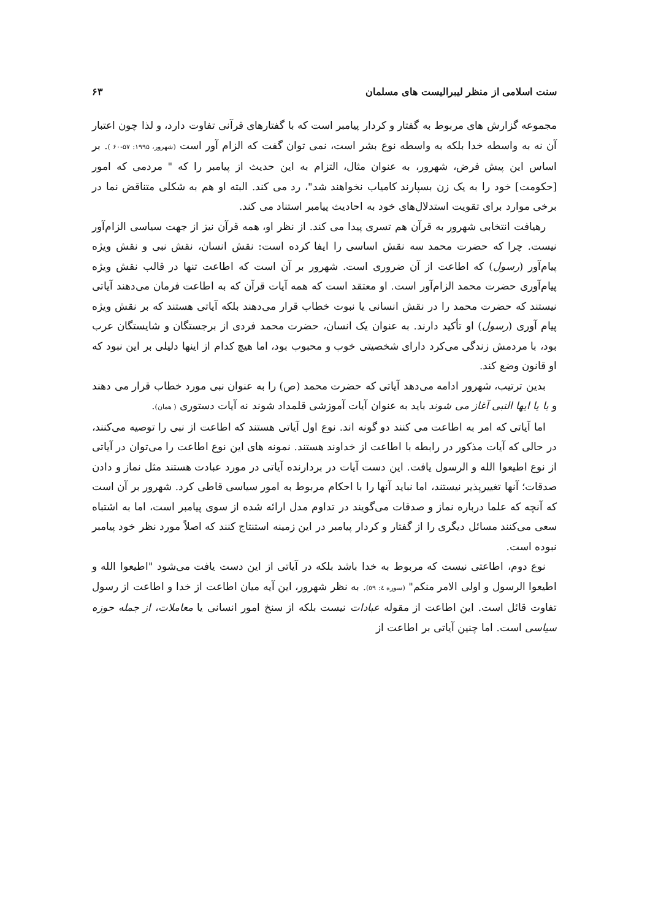سنت اسلامی از منظر لیبرالیست های مسلمان ۶۳
مجموعه گزارش های مربوط به گفتار و کردار پیامبر است که با گفتارهای قرآنی تفاوت دارد، و لذا چون اعتبار آن نه به واسطه خدا بلکه به واسطه نوع بشر است، نمی توان گفت که الزام آور است (شهرور، ۱۹۹۵: ۵۷-۶۰ ). بر اساس این پیش فرض، شهرور، به عنوان مثال، التزام به این حدیث از پیامبر را که " مردمی که امور [حکومت] خود را به یک زن بسپارند کامیاب نخواهند شد"، رد می کند. البته او هم به شکلی متناقض نما در برخی موارد برای تقویت استدلال‌های خود به احادیث پیامبر استناد می کند.
رهیافت انتخابی شهرور به قرآن هم تسری پیدا می کند. از نظر او، همه قرآن نیز از جهت سیاسی الزام‌آور نیست. چرا که حضرت محمد سه نقش اساسی را ایفا کرده است: نقش انسان، نقش نبی و نقش ویژه پیام‌آور (رسول) که اطاعت از آن ضروری است. شهرور بر آن است که اطاعت تنها در قالب نقش ویژه پیام‌آوری حضرت محمد الزام‌آور است. او معتقد است که همه آیات قرآن که به اطاعت فرمان می‌دهند آیاتی نیستند که حضرت محمد را در نقش انسانی یا نبوت خطاب قرار می‌دهند بلکه آیاتی هستند که بر نقش ویژه پیام آوری (رسول) او تأکید دارند. به عنوان یک انسان، حضرت محمد فردی از برجستگان و شایستگان عرب بود، با مردمش زندگی می‌کرد دارای شخصیتی خوب و محبوب بود، اما هیچ کدام از اینها دلیلی بر این نبود که او قانون وضع کند.
بدین ترتیب، شهرور ادامه می‌دهد آیاتی که حضرت محمد (ص) را به عنوان نبی مورد خطاب قرار می دهند و با یا ایها النبی آغاز می شوند باید به عنوان آیات آموزشی قلمداد شوند نه آیات دستوری ( همان).
اما آیاتی که امر به اطاعت می کنند دو گونه اند. نوع اول آیاتی هستند که اطاعت از نبی را توصیه می‌کنند، در حالی که آیات مذکور در رابطه با اطاعت از خداوند هستند. نمونه های این نوع اطاعت را می‌توان در آیاتی از نوع اطیعوا الله و الرسول یافت. این دست آیات در بردارنده آیاتی در مورد عبادت هستند مثل نماز و دادن صدقات؛ آنها تغییرپذیر نیستند، اما نباید آنها را با احکام مربوط به امور سیاسی قاطی کرد. شهرور بر آن است که آنچه که علما درباره نماز و صدقات می‌گویند در تداوم مدل ارائه شده از سوی پیامبر است، اما به اشتباه سعی می‌کنند مسائل دیگری را از گفتار و کردار پیامبر در این زمینه استنتاج کنند که اصلاً مورد نظر خود پیامبر نبوده است.
نوع دوم، اطاعتی نیست که مربوط به خدا باشد بلکه در آیاتی از این دست یافت می‌شود "اطیعوا الله و اطیعوا الرسول و اولی الامر منکم" (سوره ٤: ٥٩). به نظر شهرور، این آیه میان اطاعت از خدا و اطاعت از رسول تفاوت قائل است. این اطاعت از مقوله عبادات نیست بلکه از سنخ امور انسانی یا معاملات، از جمله حوزه سیاسی است. اما چنین آیاتی بر اطاعت از